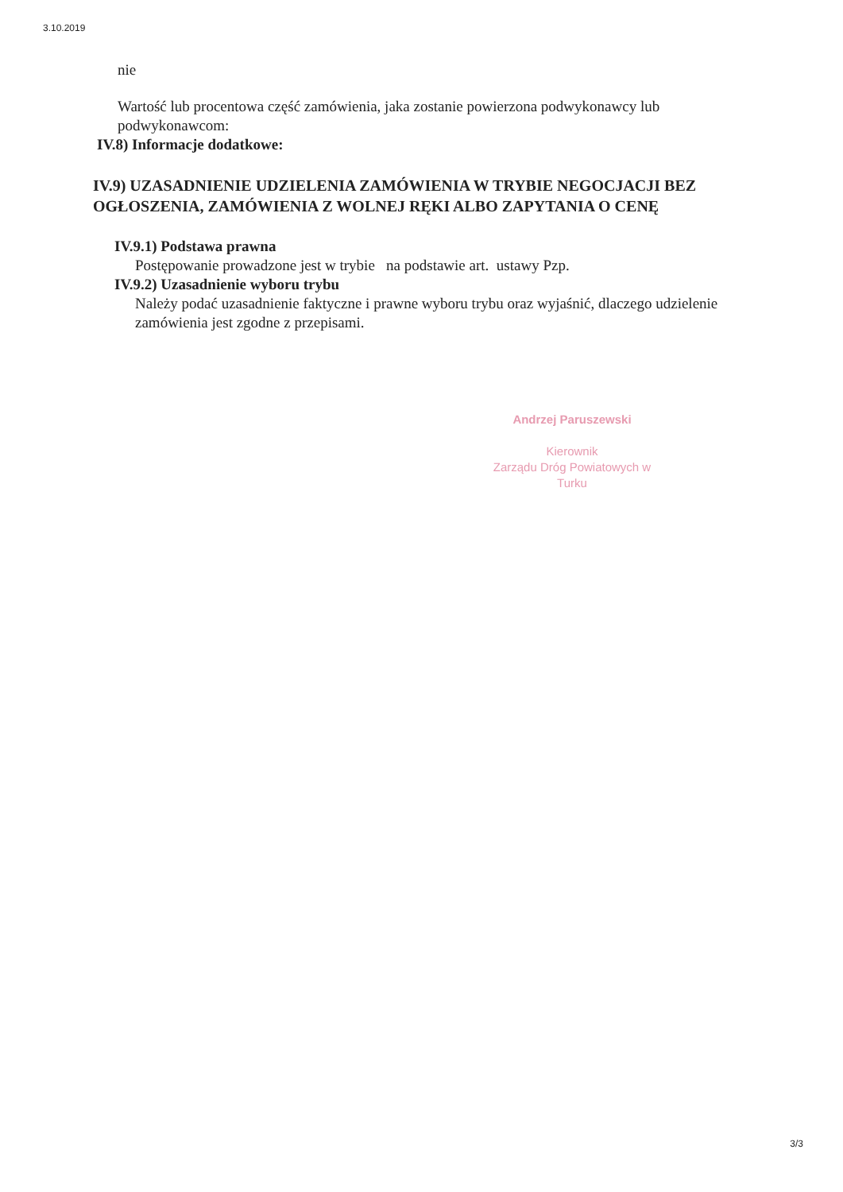3.10.2019
nie
Wartość lub procentowa część zamówienia, jaka zostanie powierzona podwykonawcy lub podwykonawcom:
IV.8) Informacje dodatkowe:
IV.9) UZASADNIENIE UDZIELENIA ZAMÓWIENIA W TRYBIE NEGOCJACJI BEZ OGŁOSZENIA, ZAMÓWIENIA Z WOLNEJ RĘKI ALBO ZAPYTANIA O CENĘ
IV.9.1) Podstawa prawna
Postępowanie prowadzone jest w trybie na podstawie art. ustawy Pzp.
IV.9.2) Uzasadnienie wyboru trybu
Należy podać uzasadnienie faktyczne i prawne wyboru trybu oraz wyjaśnić, dlaczego udzielenie zamówienia jest zgodne z przepisami.
Andrzej Paruszewski
Kierownik
Zarządu Dróg Powiatowych w Turku
3/3